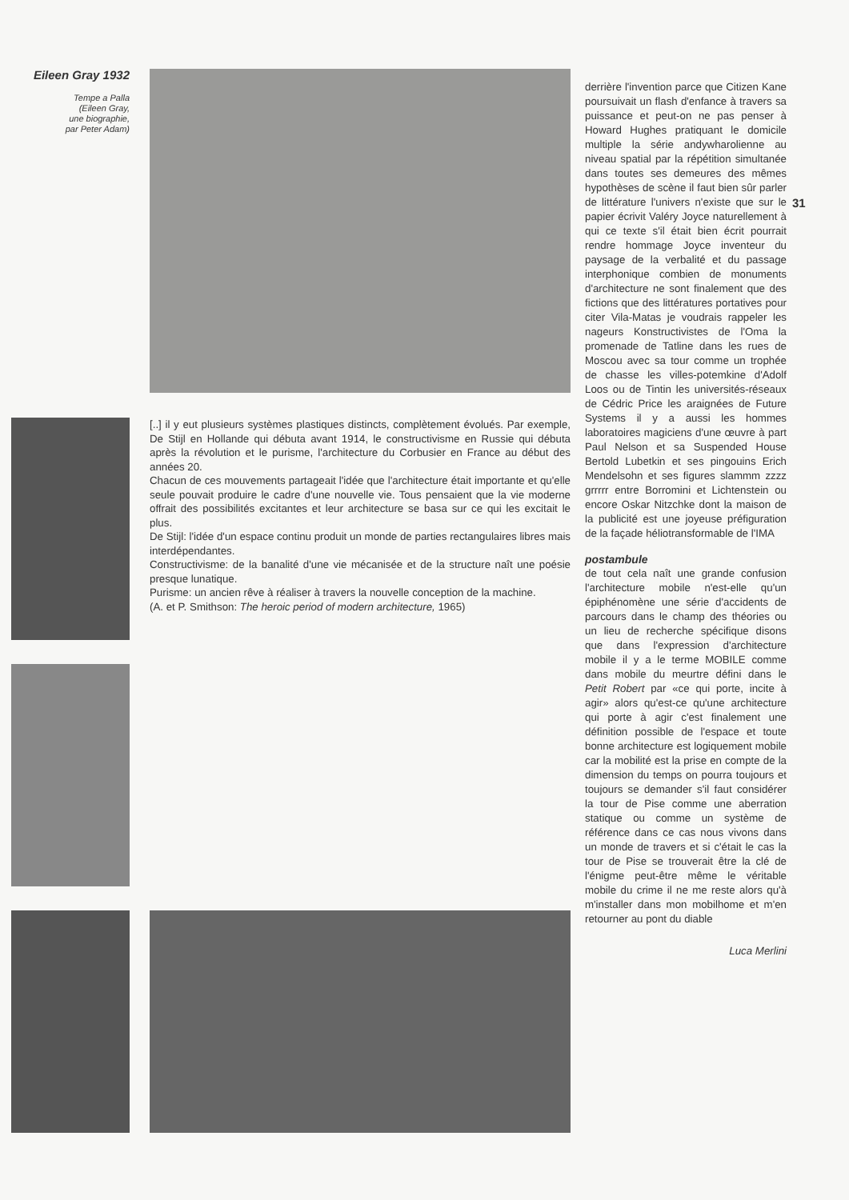Eileen Gray 1932
Tempe a Palla
(Eileen Gray,
une biographie,
par Peter Adam)
[..] il y eut plusieurs systèmes plastiques distincts, complètement évolués. Par exemple, De Stijl en Hollande qui débuta avant 1914, le constructivisme en Russie qui débuta après la révolution et le purisme, l'architecture du Corbusier en France au début des années 20.
Chacun de ces mouvements partageait l'idée que l'architecture était importante et qu'elle seule pouvait produire le cadre d'une nouvelle vie. Tous pensaient que la vie moderne offrait des possibilités excitantes et leur architecture se basa sur ce qui les excitait le plus.
De Stijl: l'idée d'un espace continu produit un monde de parties rectangulaires libres mais interdépendantes.
Constructivisme: de la banalité d'une vie mécanisée et de la structure naît une poésie presque lunatique.
Purisme: un ancien rêve à réaliser à travers la nouvelle conception de la machine.
(A. et P. Smithson: The heroic period of modern architecture, 1965)
31
derrière l'invention parce que Citizen Kane poursuivait un flash d'enfance à travers sa puissance et peut-on ne pas penser à Howard Hughes pratiquant le domicile multiple la série andywharolienne au niveau spatial par la répétition simultanée dans toutes ses demeures des mêmes hypothèses de scène il faut bien sûr parler de littérature l'univers n'existe que sur le papier écrivit Valéry Joyce naturellement à qui ce texte s'il était bien écrit pourrait rendre hommage Joyce inventeur du paysage de la verbalité et du passage interphonique combien de monuments d'architecture ne sont finalement que des fictions que des littératures portatives pour citer Vila-Matas je voudrais rappeler les nageurs Konstructivistes de l'Oma la promenade de Tatline dans les rues de Moscou avec sa tour comme un trophée de chasse les villes-potemkine d'Adolf Loos ou de Tintin les universités-réseaux de Cédric Price les araignées de Future Systems il y a aussi les hommes laboratoires magiciens d'une œuvre à part Paul Nelson et sa Suspended House Bertold Lubetkin et ses pingouins Erich Mendelsohn et ses figures slammm zzzz grrrrr entre Borromini et Lichtenstein ou encore Oskar Nitzchke dont la maison de la publicité est une joyeuse préfiguration de la façade héliotransformable de l'IMA
postambule
de tout cela naît une grande confusion l'architecture mobile n'est-elle qu'un épiphénomène une série d'accidents de parcours dans le champ des théories ou un lieu de recherche spécifique disons que dans l'expression d'architecture mobile il y a le terme MOBILE comme dans mobile du meurtre défini dans le Petit Robert par «ce qui porte, incite à agir» alors qu'est-ce qu'une architecture qui porte à agir c'est finalement une définition possible de l'espace et toute bonne architecture est logiquement mobile car la mobilité est la prise en compte de la dimension du temps on pourra toujours et toujours se demander s'il faut considérer la tour de Pise comme une aberration statique ou comme un système de référence dans ce cas nous vivons dans un monde de travers et si c'était le cas la tour de Pise se trouverait être la clé de l'énigme peut-être même le véritable mobile du crime il ne me reste alors qu'à m'installer dans mon mobilhome et m'en retourner au pont du diable
Luca Merlini